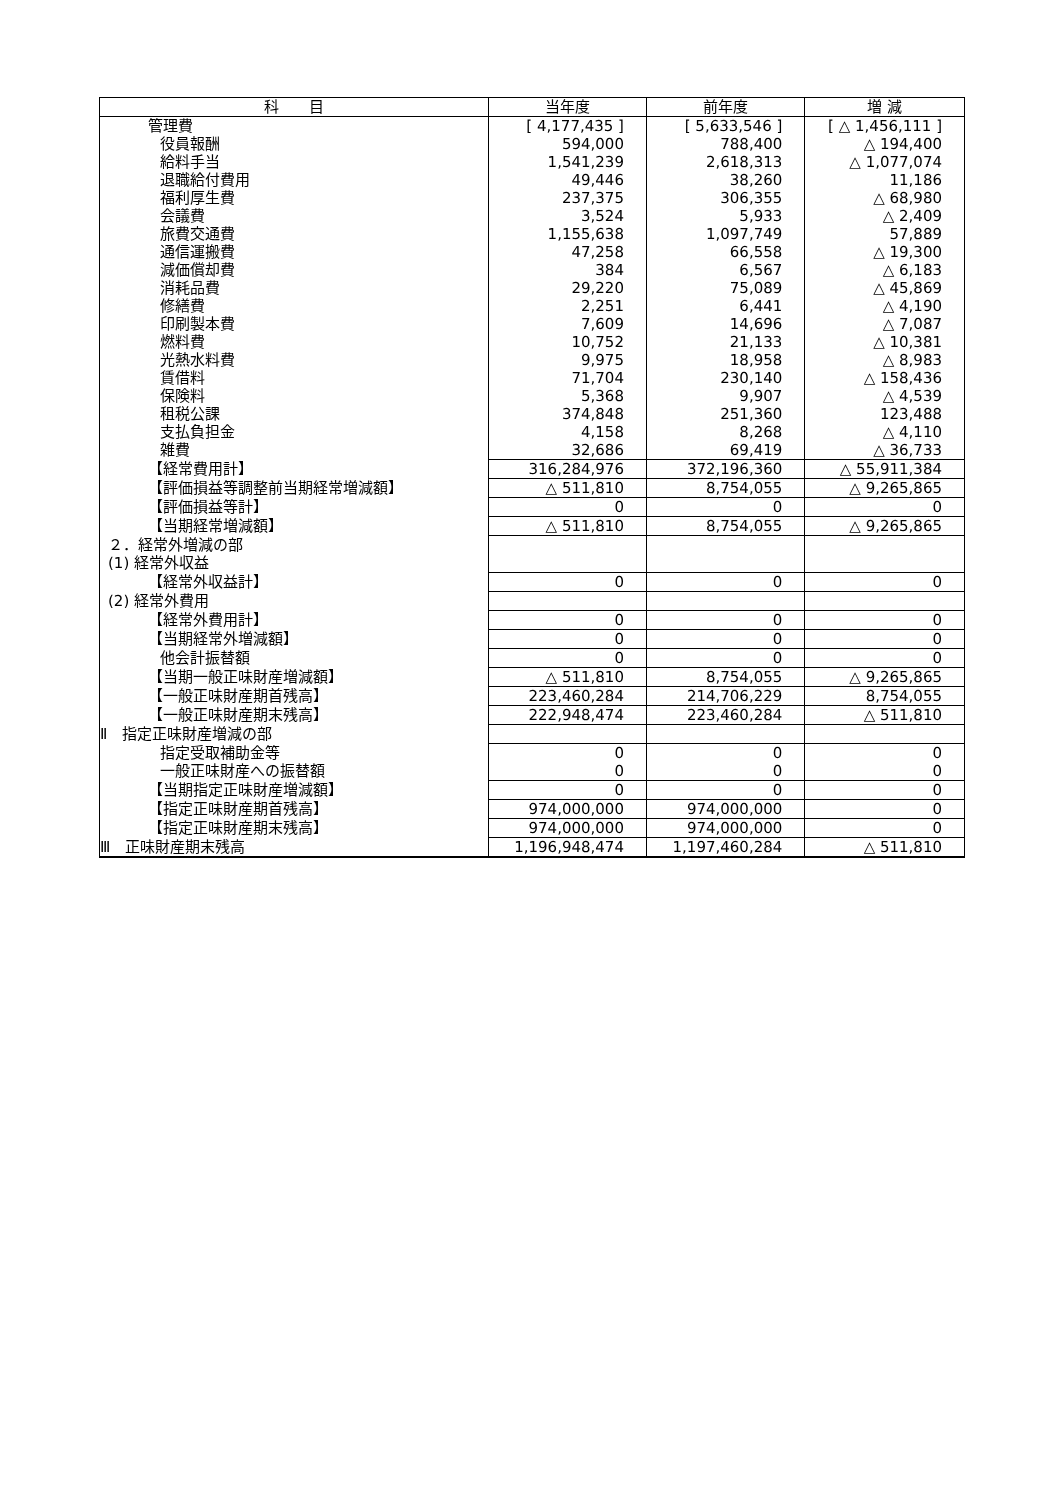| 科 目 | 当年度 | 前年度 | 増 減 |
| --- | --- | --- | --- |
| 管理費 | [ 4,177,435 ] | [ 5,633,546 ] | [ △ 1,456,111 ] |
| 役員報酬 | 594,000 | 788,400 | △ 194,400 |
| 給料手当 | 1,541,239 | 2,618,313 | △ 1,077,074 |
| 退職給付費用 | 49,446 | 38,260 | 11,186 |
| 福利厚生費 | 237,375 | 306,355 | △ 68,980 |
| 会議費 | 3,524 | 5,933 | △ 2,409 |
| 旅費交通費 | 1,155,638 | 1,097,749 | 57,889 |
| 通信運搬費 | 47,258 | 66,558 | △ 19,300 |
| 減価償却費 | 384 | 6,567 | △ 6,183 |
| 消耗品費 | 29,220 | 75,089 | △ 45,869 |
| 修繕費 | 2,251 | 6,441 | △ 4,190 |
| 印刷製本費 | 7,609 | 14,696 | △ 7,087 |
| 燃料費 | 10,752 | 21,133 | △ 10,381 |
| 光熱水料費 | 9,975 | 18,958 | △ 8,983 |
| 賃借料 | 71,704 | 230,140 | △ 158,436 |
| 保険料 | 5,368 | 9,907 | △ 4,539 |
| 租税公課 | 374,848 | 251,360 | 123,488 |
| 支払負担金 | 4,158 | 8,268 | △ 4,110 |
| 雑費 | 32,686 | 69,419 | △ 36,733 |
| 【経常費用計】 | 316,284,976 | 372,196,360 | △ 55,911,384 |
| 【評価損益等調整前当期経常増減額】 | △ 511,810 | 8,754,055 | △ 9,265,865 |
| 【評価損益等計】 | 0 | 0 | 0 |
| 【当期経常増減額】 | △ 511,810 | 8,754,055 | △ 9,265,865 |
| ２．経常外増減の部 | | | |
| (1) 経常外収益 | | | |
| 【経常外収益計】 | 0 | 0 | 0 |
| (2) 経常外費用 | | | |
| 【経常外費用計】 | 0 | 0 | 0 |
| 【当期経常外増減額】 | 0 | 0 | 0 |
| 他会計振替額 | 0 | 0 | 0 |
| 【当期一般正味財産増減額】 | △ 511,810 | 8,754,055 | △ 9,265,865 |
| 【一般正味財産期首残高】 | 223,460,284 | 214,706,229 | 8,754,055 |
| 【一般正味財産期末残高】 | 222,948,474 | 223,460,284 | △ 511,810 |
| Ⅱ 指定正味財産増減の部 | | | |
| 指定受取補助金等 | 0 | 0 | 0 |
| 一般正味財産への振替額 | 0 | 0 | 0 |
| 【当期指定正味財産増減額】 | 0 | 0 | 0 |
| 【指定正味財産期首残高】 | 974,000,000 | 974,000,000 | 0 |
| 【指定正味財産期末残高】 | 974,000,000 | 974,000,000 | 0 |
| Ⅲ 正味財産期末残高 | 1,196,948,474 | 1,197,460,284 | △ 511,810 |